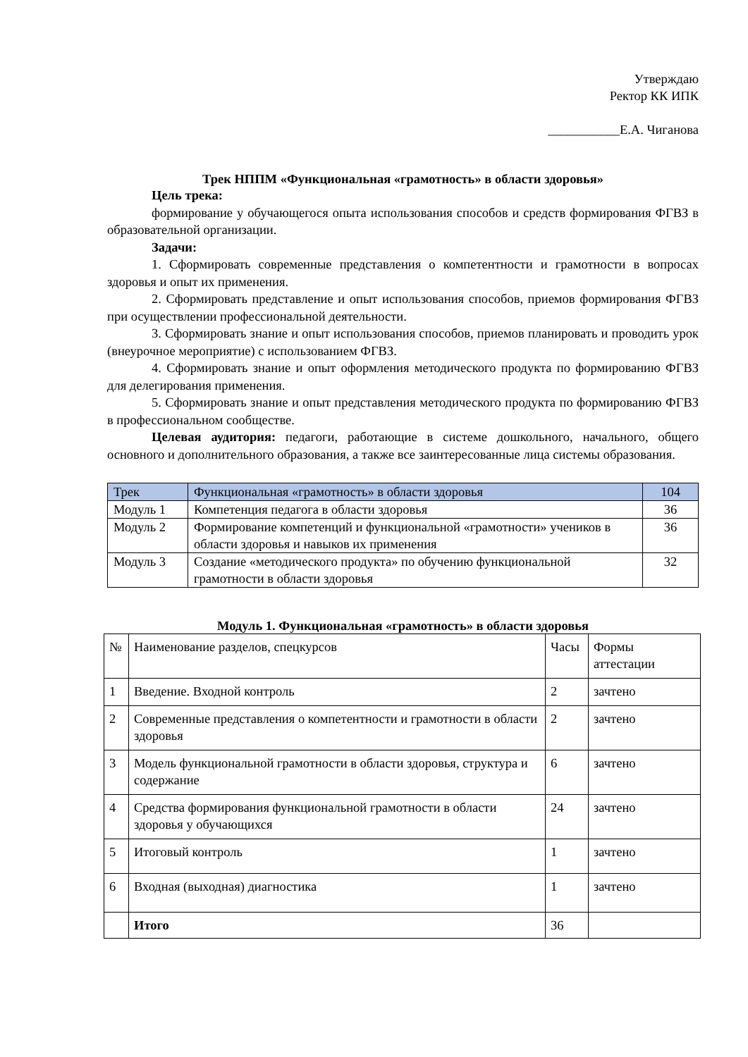Утверждаю
Ректор КК ИПК
___________Е.А. Чиганова
Трек НППМ «Функциональная «грамотность» в области здоровья»
Цель трека:
формирование у обучающегося опыта использования способов и средств формирования ФГВЗ в образовательной организации.
Задачи:
1. Сформировать современные представления о компетентности и грамотности в вопросах здоровья и опыт их применения.
2. Сформировать представление и опыт использования способов, приемов формирования ФГВЗ при осуществлении профессиональной деятельности.
3. Сформировать знание и опыт использования способов, приемов планировать и проводить урок (внеурочное мероприятие) с использованием ФГВЗ.
4. Сформировать знание и опыт оформления методического продукта по формированию ФГВЗ для делегирования применения.
5. Сформировать знание и опыт представления методического продукта по формированию ФГВЗ в профессиональном сообществе.
Целевая аудитория: педагоги, работающие в системе дошкольного, начального, общего основного и дополнительного образования, а также все заинтересованные лица системы образования.
| Трек | Функциональная «грамотность» в области здоровья | 104 |
| --- | --- | --- |
| Модуль 1 | Компетенция педагога в области здоровья | 36 |
| Модуль 2 | Формирование компетенций и функциональной «грамотности» учеников в области здоровья и навыков их применения | 36 |
| Модуль 3 | Создание «методического продукта» по обучению функциональной грамотности в области здоровья | 32 |
Модуль 1. Функциональная «грамотность» в области здоровья
| № | Наименование разделов, спецкурсов | Часы | Формы аттестации |
| --- | --- | --- | --- |
| 1 | Введение. Входной контроль | 2 | зачтено |
| 2 | Современные представления о компетентности и грамотности в области здоровья | 2 | зачтено |
| 3 | Модель функциональной грамотности в области здоровья, структура и содержание | 6 | зачтено |
| 4 | Средства формирования функциональной грамотности в области здоровья у обучающихся | 24 | зачтено |
| 5 | Итоговый контроль | 1 | зачтено |
| 6 | Входная (выходная) диагностика | 1 | зачтено |
| | Итого | 36 | |